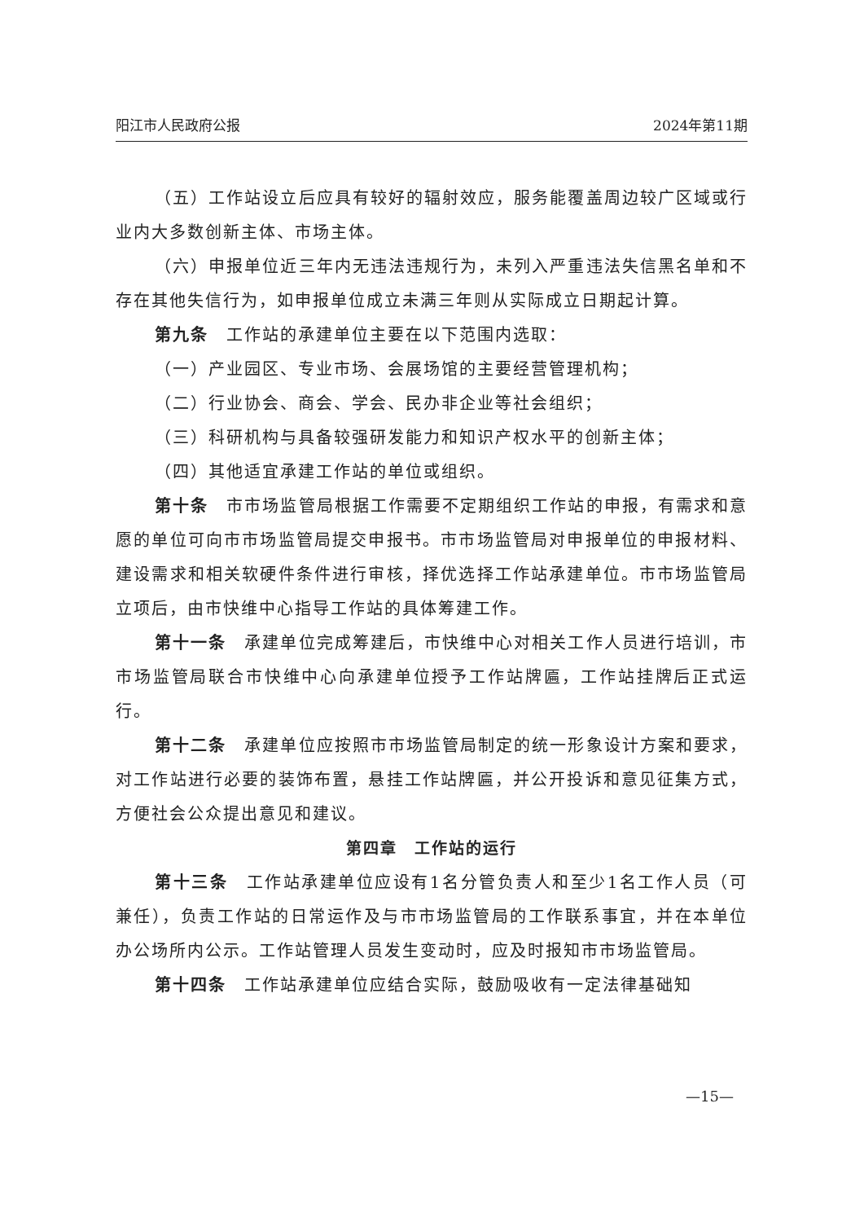阳江市人民政府公报 2024年第11期
（五）工作站设立后应具有较好的辐射效应，服务能覆盖周边较广区域或行业内大多数创新主体、市场主体。
（六）申报单位近三年内无违法违规行为，未列入严重违法失信黑名单和不存在其他失信行为，如申报单位成立未满三年则从实际成立日期起计算。
第九条　工作站的承建单位主要在以下范围内选取：
（一）产业园区、专业市场、会展场馆的主要经营管理机构；
（二）行业协会、商会、学会、民办非企业等社会组织；
（三）科研机构与具备较强研发能力和知识产权水平的创新主体；
（四）其他适宜承建工作站的单位或组织。
第十条　市市场监管局根据工作需要不定期组织工作站的申报，有需求和意愿的单位可向市市场监管局提交申报书。市市场监管局对申报单位的申报材料、建设需求和相关软硬件条件进行审核，择优选择工作站承建单位。市市场监管局立项后，由市快维中心指导工作站的具体筹建工作。
第十一条　承建单位完成筹建后，市快维中心对相关工作人员进行培训，市市场监管局联合市快维中心向承建单位授予工作站牌匾，工作站挂牌后正式运行。
第十二条　承建单位应按照市市场监管局制定的统一形象设计方案和要求，对工作站进行必要的装饰布置，悬挂工作站牌匾，并公开投诉和意见征集方式，方便社会公众提出意见和建议。
第四章　工作站的运行
第十三条　工作站承建单位应设有1名分管负责人和至少1名工作人员（可兼任），负责工作站的日常运作及与市市场监管局的工作联系事宜，并在本单位办公场所内公示。工作站管理人员发生变动时，应及时报知市市场监管局。
第十四条　工作站承建单位应结合实际，鼓励吸收有一定法律基础知
—15—